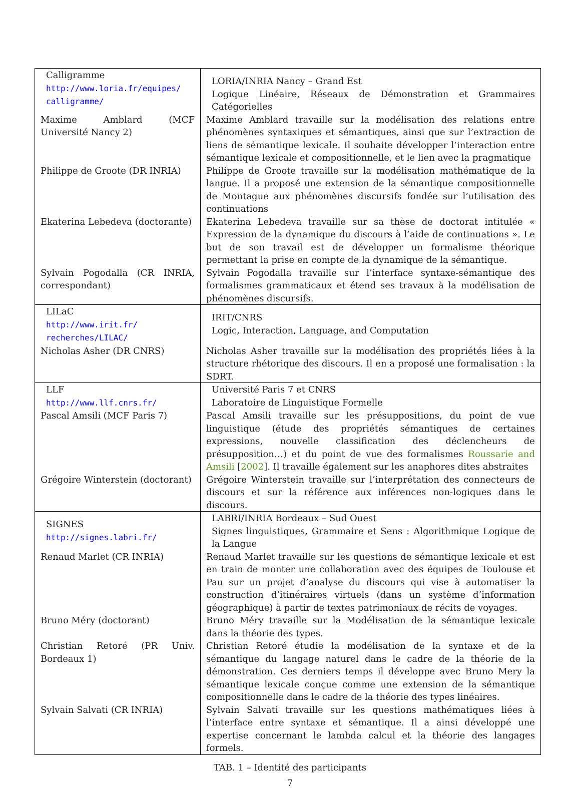| Calligramme http://www.loria.fr/equipes/ calligramme/ | LORIA/INRIA Nancy – Grand Est Logique Linéaire, Réseaux de Démonstration et Grammaires Catégorielles |
| Maxime Amblard (MCF Université Nancy 2) | Maxime Amblard travaille sur la modélisation des relations entre phénomènes syntaxiques et sémantiques, ainsi que sur l’extraction de liens de sémantique lexicale. Il souhaite développer l’interaction entre sémantique lexicale et compositionnelle, et le lien avec la pragmatique |
| Philippe de Groote (DR INRIA) | Philippe de Groote travaille sur la modélisation mathématique de la langue. Il a proposé une extension de la sémantique compositionnelle de Montague aux phénomènes discursifs fondée sur l’utilisation des continuations |
| Ekaterina Lebedeva (doctorante) | Ekaterina Lebedeva travaille sur sa thèse de doctorat intitulée « Expression de la dynamique du discours à l’aide de continuations ». Le but de son travail est de développer un formalisme théorique permettant la prise en compte de la dynamique de la sémantique. |
| Sylvain Pogodalla (CR INRIA, correspondant) | Sylvain Pogodalla travaille sur l’interface syntaxe-sémantique des formalismes grammaticaux et étend ses travaux à la modélisation de phénomènes discursifs. |
| LILaC http://www.irit.fr/ recherches/LILAC/ | IRIT/CNRS Logic, Interaction, Language, and Computation |
| Nicholas Asher (DR CNRS) | Nicholas Asher travaille sur la modélisation des propriétés liées à la structure rhétorique des discours. Il en a proposé une formalisation : la SDRT. |
| LLF http://www.llf.cnrs.fr/ | Université Paris 7 et CNRS Laboratoire de Linguistique Formelle |
| Pascal Amsili (MCF Paris 7) | Pascal Amsili travaille sur les présuppositions, du point de vue linguistique (étude des propriétés sémantiques de certaines expressions, nouvelle classification des déclencheurs de présupposition…) et du point de vue des formalismes Roussarie and Amsili [ 2002 ]. Il travaille également sur les anaphores dites abstraites |
| Grégoire Winterstein (doctorant) | Grégoire Winterstein travaille sur l’interprétation des connecteurs de discours et sur la référence aux inférences non-logiques dans le discours. |
| SIGNES http://signes.labri.fr/ | LABRI/INRIA Bordeaux – Sud Ouest Signes linguistiques, Grammaire et Sens : Algorithmique Logique de la Langue |
| Renaud Marlet (CR INRIA) | Renaud Marlet travaille sur les questions de sémantique lexicale et est en train de monter une collaboration avec des équipes de Toulouse et Pau sur un projet d’analyse du discours qui vise à automatiser la construction d’itinéraires virtuels (dans un système d’information géographique) à partir de textes patrimoniaux de récits de voyages. |
| Bruno Méry (doctorant) | Bruno Méry travaille sur la Modélisation de la sémantique lexicale dans la théorie des types. |
| Christian Retoré (PR Univ. Bordeaux 1) | Christian Retoré étudie la modélisation de la syntaxe et de la sémantique du langage naturel dans le cadre de la théorie de la démonstration. Ces derniers temps il développe avec Bruno Mery la sémantique lexicale conçue comme une extension de la sémantique compositionnelle dans le cadre de la théorie des types linéaires. |
| Sylvain Salvati (CR INRIA) | Sylvain Salvati travaille sur les questions mathématiques liées à l’interface entre syntaxe et sémantique. Il a ainsi développé une expertise concernant le lambda calcul et la théorie des langages formels. |
TAB. 1 – Identité des participants
7